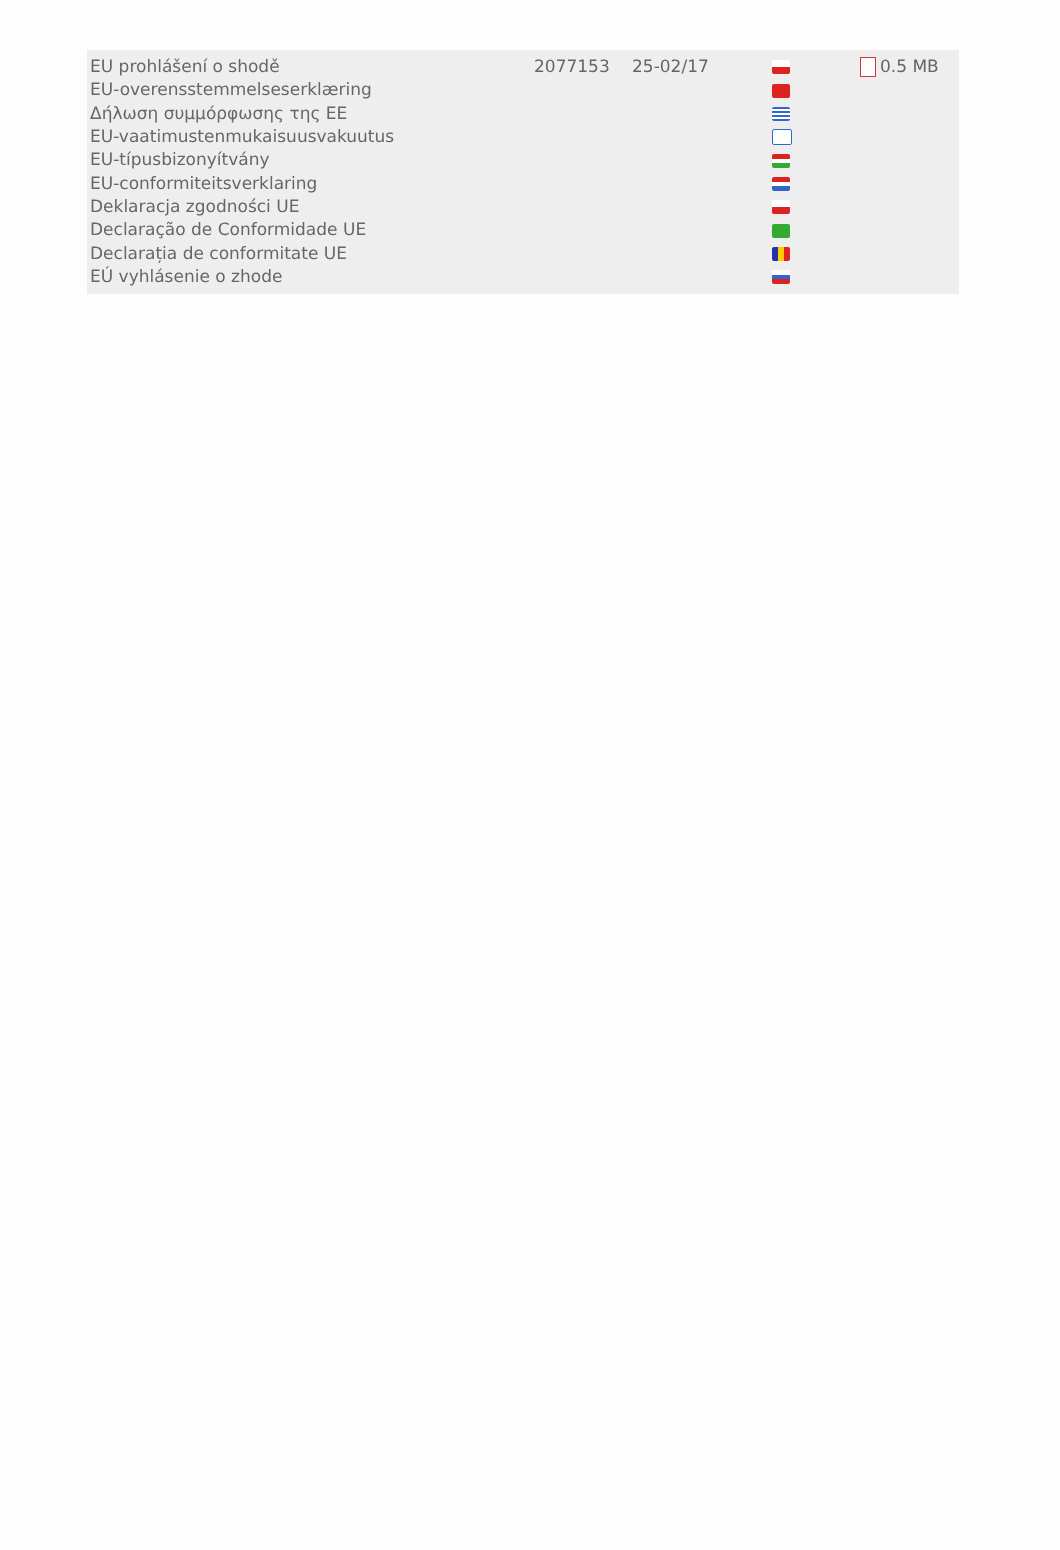| EU prohlášení o shodě | 2077153 | 25-02/17 | | 0.5 MB |
| EU-overensstemmelseserklæring | | | | |
| Δήλωση συμμόρφωσης της ΕΕ | | | | |
| EU-vaatimustenmukaisuusvakuutus | | | | |
| EU-típusbizonyítvány | | | | |
| EU-conformiteitsverklaring | | | | |
| Deklaracja zgodności UE | | | | |
| Declaração de Conformidade UE | | | | |
| Declarația de conformitate UE | | | | |
| EÚ vyhlásenie o zhode | | | | |